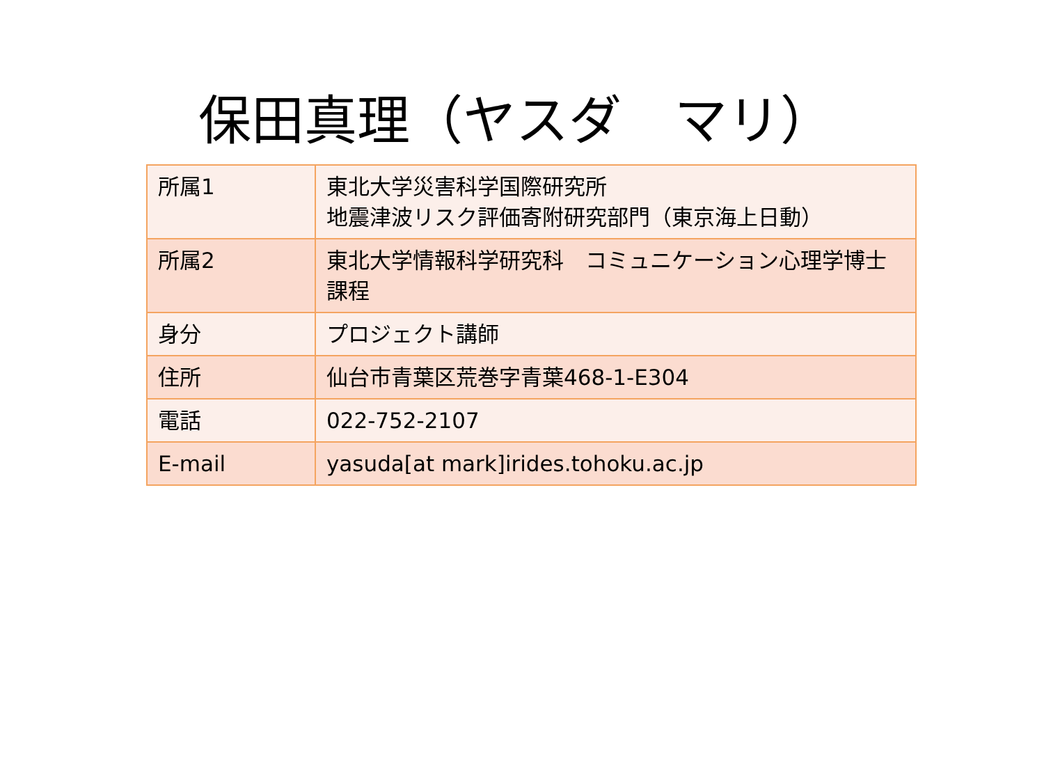保田真理（ヤスダ　マリ）
| 所属1 | 東北大学災害科学国際研究所 地震津波リスク評価寄附研究部門（東京海上日動） |
| 所属2 | 東北大学情報科学研究科 コミュニケーション心理学博士課程 |
| 身分 | プロジェクト講師 |
| 住所 | 仙台市青葉区荒巻字青葉468-1-E304 |
| 電話 | 022-752-2107 |
| E-mail | yasuda[at mark]irides.tohoku.ac.jp |